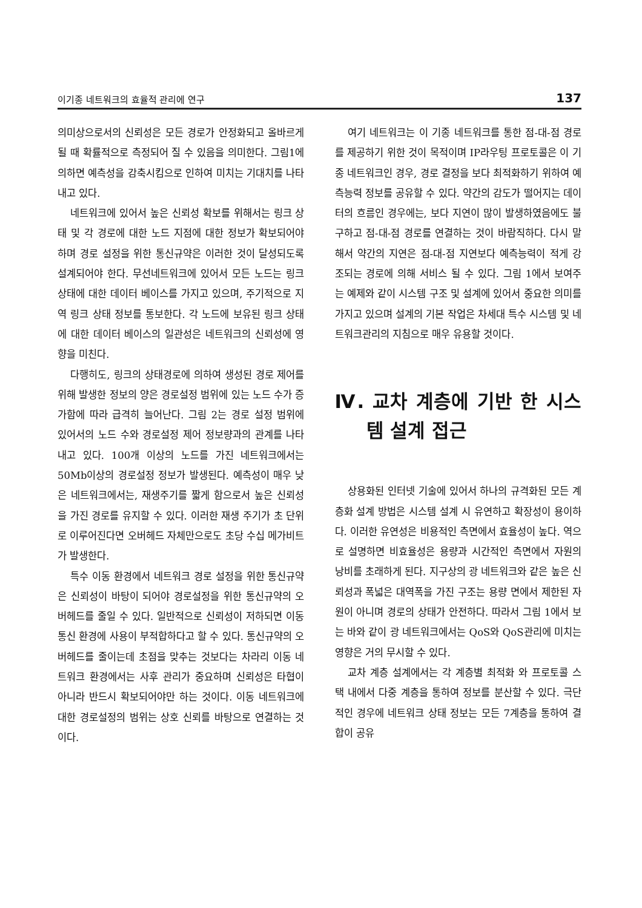이기종 네트워크의 효율적 관리에 연구 137
의미상으로서의 신뢰성은 모든 경로가 안정화되고 올바르게 될 때 확률적으로 측정되어 질 수 있음을 의미한다. 그림1에 의하면 예측성을 감축시킴으로 인하여 미치는 기대치를 나타내고 있다.
네트워크에 있어서 높은 신뢰성 확보를 위해서는 링크 상태 및 각 경로에 대한 노드 지점에 대한 정보가 확보되어야 하며 경로 설정을 위한 통신규약은 이러한 것이 달성되도록 설계되어야 한다. 무선네트워크에 있어서 모든 노드는 링크 상태에 대한 데이터 베이스를 가지고 있으며, 주기적으로 지역 링크 상태 정보를 통보한다. 각 노드에 보유된 링크 상태에 대한 데이터 베이스의 일관성은 네트워크의 신뢰성에 영향을 미친다.
다행히도, 링크의 상태경로에 의하여 생성된 경로 제어를 위해 발생한 정보의 양은 경로설정 범위에 있는 노드 수가 증가함에 따라 급격히 늘어난다. 그림 2는 경로 설정 범위에 있어서의 노드 수와 경로설정 제어 정보량과의 관계를 나타내고 있다. 100개 이상의 노드를 가진 네트워크에서는 50Mb이상의 경로설정 정보가 발생된다. 예측성이 매우 낮은 네트워크에서는, 재생주기를 짧게 함으로서 높은 신뢰성을 가진 경로를 유지할 수 있다. 이러한 재생 주기가 초 단위로 이루어진다면 오버헤드 자체만으로도 초당 수십 메가비트가 발생한다.
특수 이동 환경에서 네트워크 경로 설정을 위한 통신규약은 신뢰성이 바탕이 되어야 경로설정을 위한 통신규약의 오버헤드를 줄일 수 있다. 일반적으로 신뢰성이 저하되면 이동 통신 환경에 사용이 부적합하다고 할 수 있다. 통신규약의 오버헤드를 줄이는데 초점을 맞추는 것보다는 차라리 이동 네트워크 환경에서는 사후 관리가 중요하며 신뢰성은 타협이 아니라 반드시 확보되어야만 하는 것이다. 이동 네트워크에 대한 경로설정의 범위는 상호 신뢰를 바탕으로 연결하는 것이다.
여기 네트워크는 이 기종 네트워크를 통한 점-대-점 경로를 제공하기 위한 것이 목적이며 IP라우팅 프로토콜은 이 기종 네트워크인 경우, 경로 결정을 보다 최적화하기 위하여 예측능력 정보를 공유할 수 있다. 약간의 감도가 떨어지는 데이터의 흐름인 경우에는, 보다 지연이 많이 발생하였음에도 불구하고 점-대-점 경로를 연결하는 것이 바람직하다. 다시 말해서 약간의 지연은 점-대-점 지연보다 예측능력이 적게 강조되는 경로에 의해 서비스 될 수 있다. 그림 1에서 보여주는 예제와 같이 시스템 구조 및 설계에 있어서 중요한 의미를 가지고 있으며 설계의 기본 작업은 차세대 특수 시스템 및 네트워크관리의 지침으로 매우 유용할 것이다.
Ⅳ. 교차 계층에 기반 한 시스템 설계 접근
상용화된 인터넷 기술에 있어서 하나의 규격화된 모든 계층화 설계 방법은 시스템 설계 시 유연하고 확장성이 용이하다. 이러한 유연성은 비용적인 측면에서 효율성이 높다. 역으로 설명하면 비효율성은 용량과 시간적인 측면에서 자원의 낭비를 초래하게 된다. 지구상의 광 네트워크와 같은 높은 신뢰성과 폭넓은 대역폭을 가진 구조는 용량 면에서 제한된 자원이 아니며 경로의 상태가 안전하다. 따라서 그림 1에서 보는 바와 같이 광 네트워크에서는 QoS와 QoS관리에 미치는 영향은 거의 무시할 수 있다.
교차 계층 설계에서는 각 계층별 최적화 와 프로토콜 스택 내에서 다중 계층을 통하여 정보를 분산할 수 있다. 극단적인 경우에 네트워크 상태 정보는 모든 7계층을 통하여 결합이 공유